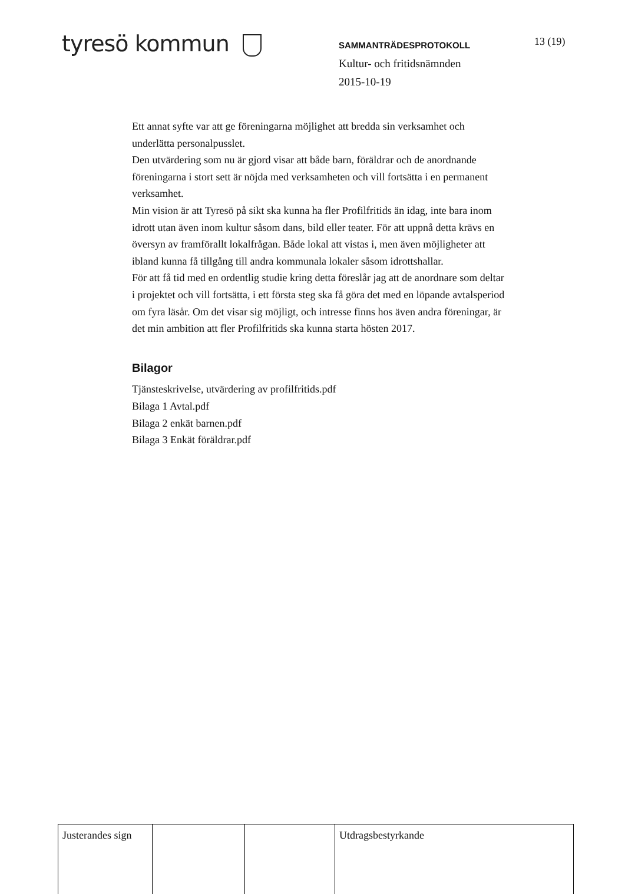tyresö kommun
SAMMANTRÄDESPROTOKOLL
Kultur- och fritidsnämnden
2015-10-19
13 (19)
Ett annat syfte var att ge föreningarna möjlighet att bredda sin verksamhet och underlätta personalpusslet.
Den utvärdering som nu är gjord visar att både barn, föräldrar och de anordnande föreningarna i stort sett är nöjda med verksamheten och vill fortsätta i en permanent verksamhet.
Min vision är att Tyresö på sikt ska kunna ha fler Profilfritids än idag, inte bara inom idrott utan även inom kultur såsom dans, bild eller teater. För att uppnå detta krävs en översyn av framförallt lokalfrågan. Både lokal att vistas i, men även möjligheter att ibland kunna få tillgång till andra kommunala lokaler såsom idrottshallar.
För att få tid med en ordentlig studie kring detta föreslår jag att de anordnare som deltar i projektet och vill fortsätta, i ett första steg ska få göra det med en löpande avtalsperiod om fyra läsår. Om det visar sig möjligt, och intresse finns hos även andra föreningar, är det min ambition att fler Profilfritids ska kunna starta hösten 2017.
Bilagor
Tjänsteskrivelse, utvärdering av profilfritids.pdf
Bilaga 1 Avtal.pdf
Bilaga 2 enkät barnen.pdf
Bilaga 3 Enkät föräldrar.pdf
| Justerandes sign | | | Utdragsbestyrkande |